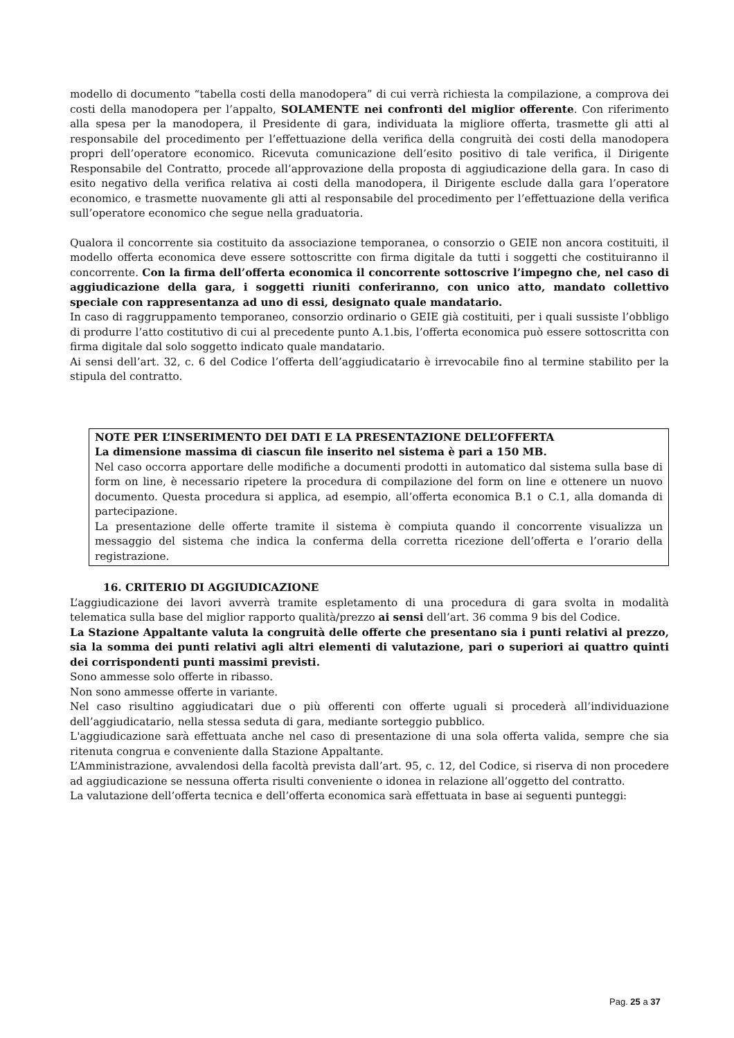modello di documento “tabella costi della manodopera” di cui verrà richiesta la compilazione, a comprova dei costi della manodopera per l’appalto, SOLAMENTE nei confronti del miglior offerente. Con riferimento alla spesa per la manodopera, il Presidente di gara, individuata la migliore offerta, trasmette gli atti al responsabile del procedimento per l’effettuazione della verifica della congruità dei costi della manodopera propri dell’operatore economico. Ricevuta comunicazione dell’esito positivo di tale verifica, il Dirigente Responsabile del Contratto, procede all’approvazione della proposta di aggiudicazione della gara. In caso di esito negativo della verifica relativa ai costi della manodopera, il Dirigente esclude dalla gara l’operatore economico, e trasmette nuovamente gli atti al responsabile del procedimento per l’effettuazione della verifica sull’operatore economico che segue nella graduatoria.
Qualora il concorrente sia costituito da associazione temporanea, o consorzio o GEIE non ancora costituiti, il modello offerta economica deve essere sottoscritte con firma digitale da tutti i soggetti che costituiranno il concorrente. Con la firma dell’offerta economica il concorrente sottoscrive l’impegno che, nel caso di aggiudicazione della gara, i soggetti riuniti conferiranno, con unico atto, mandato collettivo speciale con rappresentanza ad uno di essi, designato quale mandatario.
In caso di raggruppamento temporaneo, consorzio ordinario o GEIE già costituiti, per i quali sussiste l’obbligo di produrre l’atto costitutivo di cui al precedente punto A.1.bis, l’offerta economica può essere sottoscritta con firma digitale dal solo soggetto indicato quale mandatario.
Ai sensi dell’art. 32, c. 6 del Codice l’offerta dell’aggiudicatario è irrevocabile fino al termine stabilito per la stipula del contratto.
NOTE PER L’INSERIMENTO DEI DATI E LA PRESENTAZIONE DELL’OFFERTA
La dimensione massima di ciascun file inserito nel sistema è pari a 150 MB.
Nel caso occorra apportare delle modifiche a documenti prodotti in automatico dal sistema sulla base di form on line, è necessario ripetere la procedura di compilazione del form on line e ottenere un nuovo documento. Questa procedura si applica, ad esempio, all’offerta economica B.1 o C.1, alla domanda di partecipazione.
La presentazione delle offerte tramite il sistema è compiuta quando il concorrente visualizza un messaggio del sistema che indica la conferma della corretta ricezione dell’offerta e l’orario della registrazione.
16. CRITERIO DI AGGIUDICAZIONE
L’aggiudicazione dei lavori avverrà tramite espletamento di una procedura di gara svolta in modalità telematica sulla base del miglior rapporto qualità/prezzo ai sensi dell’art. 36 comma 9 bis del Codice.
La Stazione Appaltante valuta la congruità delle offerte che presentano sia i punti relativi al prezzo, sia la somma dei punti relativi agli altri elementi di valutazione, pari o superiori ai quattro quinti dei corrispondenti punti massimi previsti.
Sono ammesse solo offerte in ribasso.
Non sono ammesse offerte in variante.
Nel caso risultino aggiudicatari due o più offerenti con offerte uguali si procederà all’individuazione dell’aggiudicatario, nella stessa seduta di gara, mediante sorteggio pubblico.
L'aggiudicazione sarà effettuata anche nel caso di presentazione di una sola offerta valida, sempre che sia ritenuta congrua e conveniente dalla Stazione Appaltante.
L’Amministrazione, avvalendosi della facoltà prevista dall’art. 95, c. 12, del Codice, si riserva di non procedere ad aggiudicazione se nessuna offerta risulti conveniente o idonea in relazione all’oggetto del contratto.
La valutazione dell’offerta tecnica e dell’offerta economica sarà effettuata in base ai seguenti punteggi:
Pag. 25 a 37